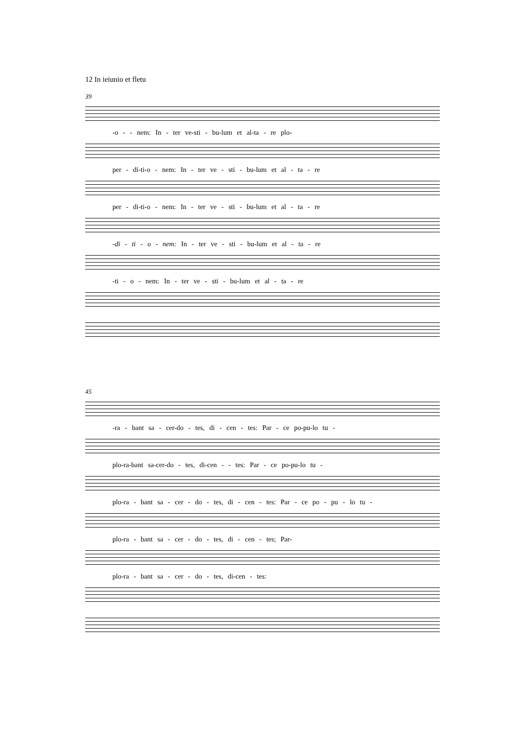12 In ieiunio et fletu
39
-o - - nem: In - ter ve-sti - bu-lum et al-ta - re plo-
per - di-ti-o - nem: In - ter ve - sti - bu-lum et al - ta - re
per - di-ti-o - nem: In - ter ve - sti - bu-lum et al - ta - re
-di - ti - o - nem: In - ter ve - sti - bu-lum et al - ta - re
-ti - o - nem: In - ter ve - sti - bu-lum et al - ta - re
45
-ra - bant sa - cer-do - tes, di - cen - tes: Par - ce po-pu-lo tu -
plo-ra-bant sa-cer-do - tes, di-cen - - tes: Par - ce po-pu-lo tu -
plo-ra - bant sa - cer - do - tes, di - cen - tes: Par - ce po - pu - lo tu -
plo-ra - bant sa - cer - do - tes, di - cen - tes; Par-
plo-ra - bant sa - cer - do - tes, di-cen - tes: